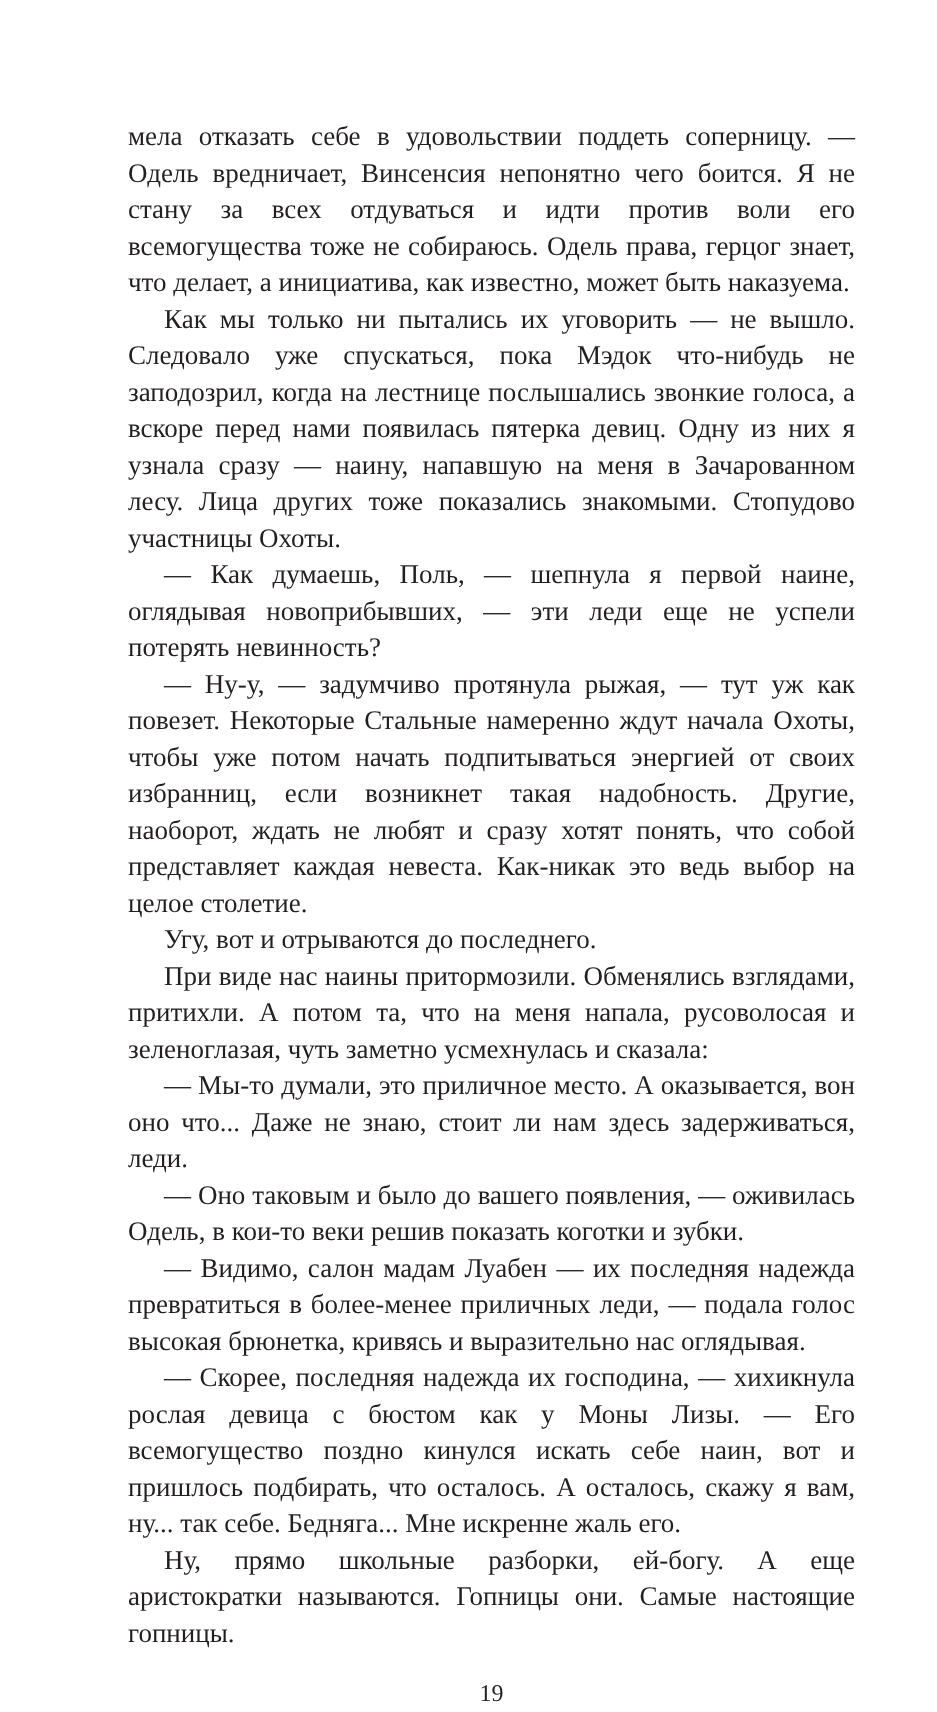мела отказать себе в удовольствии поддеть соперницу. — Одель вредничает, Винсенсия непонятно чего боится. Я не стану за всех отдуваться и идти против воли его всемогущества тоже не собираюсь. Одель права, герцог знает, что делает, а инициатива, как известно, может быть наказуема.
Как мы только ни пытались их уговорить — не вышло. Следовало уже спускаться, пока Мэдок что-нибудь не заподозрил, когда на лестнице послышались звонкие голоса, а вскоре перед нами появилась пятерка девиц. Одну из них я узнала сразу — наину, напавшую на меня в Зачарованном лесу. Лица других тоже показались знакомыми. Стопудово участницы Охоты.
— Как думаешь, Поль, — шепнула я первой наине, оглядывая новоприбывших, — эти леди еще не успели потерять невинность?
— Ну-у, — задумчиво протянула рыжая, — тут уж как повезет. Некоторые Стальные намеренно ждут начала Охоты, чтобы уже потом начать подпитываться энергией от своих избранниц, если возникнет такая надобность. Другие, наоборот, ждать не любят и сразу хотят понять, что собой представляет каждая невеста. Как-никак это ведь выбор на целое столетие.
Угу, вот и отрываются до последнего.
При виде нас наины притормозили. Обменялись взглядами, притихли. А потом та, что на меня напала, русоволосая и зеленоглазая, чуть заметно усмехнулась и сказала:
— Мы-то думали, это приличное место. А оказывается, вон оно что... Даже не знаю, стоит ли нам здесь задерживаться, леди.
— Оно таковым и было до вашего появления, — оживилась Одель, в кои-то веки решив показать коготки и зубки.
— Видимо, салон мадам Луабен — их последняя надежда превратиться в более-менее приличных леди, — подала голос высокая брюнетка, кривясь и выразительно нас оглядывая.
— Скорее, последняя надежда их господина, — хихикнула рослая девица с бюстом как у Моны Лизы. — Его всемогущество поздно кинулся искать себе наин, вот и пришлось подбирать, что осталось. А осталось, скажу я вам, ну... так себе. Бедняга... Мне искренне жаль его.
Ну, прямо школьные разборки, ей-богу. А еще аристократки называются. Гопницы они. Самые настоящие гопницы.
19